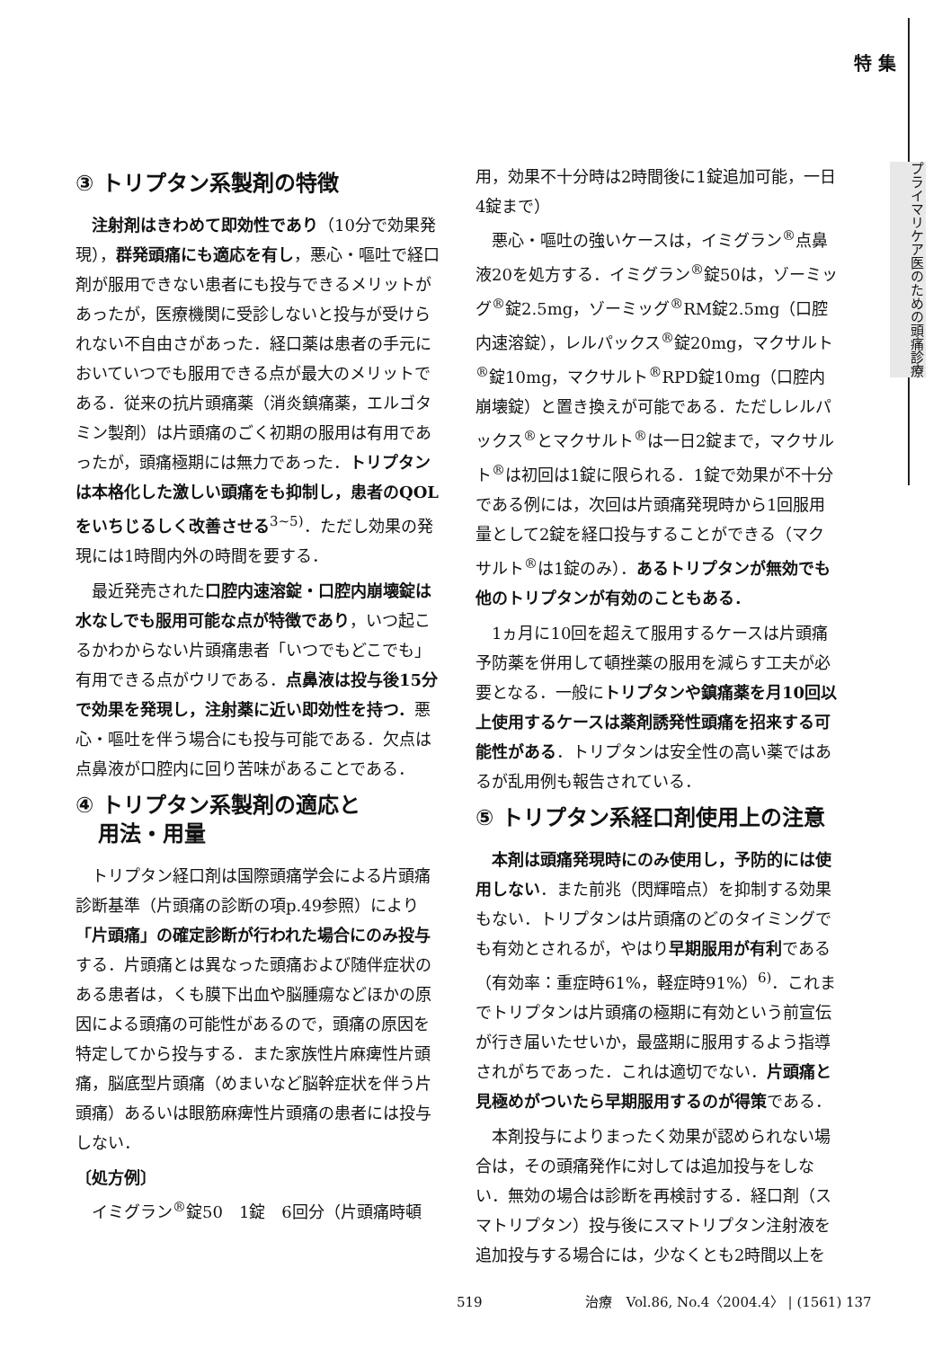特 集
プライマリケア医のための頭痛診療
③ トリプタン系製剤の特徴
注射剤はきわめて即効性であり（10分で効果発現），群発頭痛にも適応を有し，悪心・嘔吐で経口剤が服用できない患者にも投与できるメリットがあったが，医療機関に受診しないと投与が受けられない不自由さがあった．経口薬は患者の手元においていつでも服用できる点が最大のメリットである．従来の抗片頭痛薬（消炎鎮痛薬，エルゴタミン製剤）は片頭痛のごく初期の服用は有用であったが，頭痛極期には無力であった．トリプタンは本格化した激しい頭痛をも抑制し，患者のQOLをいちじるしく改善させる<sup>3~5)</sup>．ただし効果の発現には1時間内外の時間を要する．
最近発売された口腔内速溶錠・口腔内崩壊錠は水なしでも服用可能な点が特徴であり，いつ起こるかわからない片頭痛患者「いつでもどこでも」有用できる点がウリである．点鼻液は投与後15分で効果を発現し，注射薬に近い即効性を持つ．悪心・嘔吐を伴う場合にも投与可能である．欠点は点鼻液が口腔内に回り苦味があることである．
④ トリプタン系製剤の適応と
用法・用量
トリプタン経口剤は国際頭痛学会による片頭痛診断基準（片頭痛の診断の項p.49参照）により「片頭痛」の確定診断が行われた場合にのみ投与する．片頭痛とは異なった頭痛および随伴症状のある患者は，くも膜下出血や脳腫瘍などほかの原因による頭痛の可能性があるので，頭痛の原因を特定してから投与する．また家族性片麻痺性片頭痛，脳底型片頭痛（めまいなど脳幹症状を伴う片頭痛）あるいは眼筋麻痺性片頭痛の患者には投与しない．
〔処方例〕
イミグラン<sup>®</sup>錠50　1錠　6回分（片頭痛時頓
用，効果不十分時は2時間後に1錠追加可能，一日4錠まで）
悪心・嘔吐の強いケースは，イミグラン<sup>®</sup>点鼻液20を処方する．イミグラン<sup>®</sup>錠50は，ゾーミッグ<sup>®</sup>錠2.5mg，ゾーミッグ<sup>®</sup>RM錠2.5mg（口腔内速溶錠），レルパックス<sup>®</sup>錠20mg，マクサルト<sup>®</sup>錠10mg，マクサルト<sup>®</sup>RPD錠10mg（口腔内崩壊錠）と置き換えが可能である．ただしレルパックス<sup>®</sup>とマクサルト<sup>®</sup>は一日2錠まで，マクサルト<sup>®</sup>は初回は1錠に限られる．1錠で効果が不十分である例には，次回は片頭痛発現時から1回服用量として2錠を経口投与することができる（マクサルト<sup>®</sup>は1錠のみ）．あるトリプタンが無効でも他のトリプタンが有効のこともある．
1ヵ月に10回を超えて服用するケースは片頭痛予防薬を併用して頓挫薬の服用を減らす工夫が必要となる．一般にトリプタンや鎮痛薬を月10回以上使用するケースは薬剤誘発性頭痛を招来する可能性がある．トリプタンは安全性の高い薬ではあるが乱用例も報告されている．
⑤ トリプタン系経口剤使用上の注意
本剤は頭痛発現時にのみ使用し，予防的には使用しない．また前兆（閃輝暗点）を抑制する効果もない．トリプタンは片頭痛のどのタイミングでも有効とされるが，やはり早期服用が有利である（有効率：重症時61%，軽症時91%）<sup>6)</sup>．これまでトリプタンは片頭痛の極期に有効という前宣伝が行き届いたせいか，最盛期に服用するよう指導されがちであった．これは適切でない．片頭痛と見極めがついたら早期服用するのが得策である．
本剤投与によりまったく効果が認められない場合は，その頭痛発作に対しては追加投与をしない．無効の場合は診断を再検討する．経口剤（スマトリプタン）投与後にスマトリプタン注射液を追加投与する場合には，少なくとも2時間以上を
519 治療　Vol.86, No.4〈2004.4〉 | (1561) 137